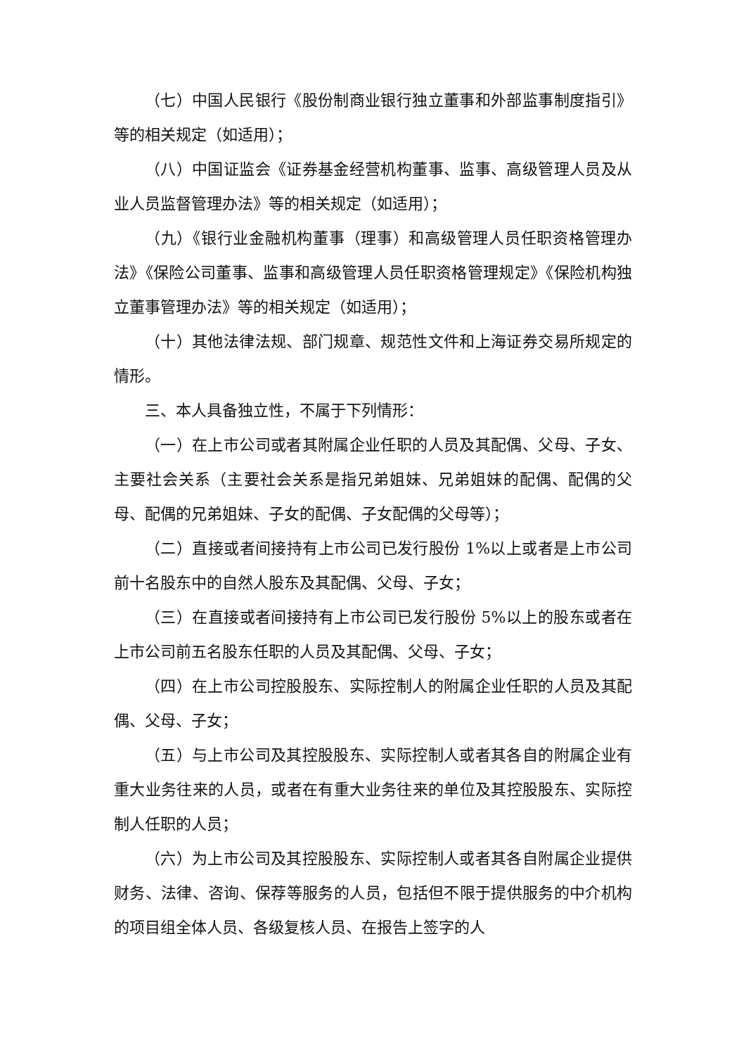（七）中国人民银行《股份制商业银行独立董事和外部监事制度指引》等的相关规定（如适用）；
（八）中国证监会《证券基金经营机构董事、监事、高级管理人员及从业人员监督管理办法》等的相关规定（如适用）；
（九）《银行业金融机构董事（理事）和高级管理人员任职资格管理办法》《保险公司董事、监事和高级管理人员任职资格管理规定》《保险机构独立董事管理办法》等的相关规定（如适用）；
（十）其他法律法规、部门规章、规范性文件和上海证券交易所规定的情形。
三、本人具备独立性，不属于下列情形：
（一）在上市公司或者其附属企业任职的人员及其配偶、父母、子女、主要社会关系（主要社会关系是指兄弟姐妹、兄弟姐妹的配偶、配偶的父母、配偶的兄弟姐妹、子女的配偶、子女配偶的父母等）；
（二）直接或者间接持有上市公司已发行股份 1%以上或者是上市公司前十名股东中的自然人股东及其配偶、父母、子女；
（三）在直接或者间接持有上市公司已发行股份 5%以上的股东或者在上市公司前五名股东任职的人员及其配偶、父母、子女；
（四）在上市公司控股股东、实际控制人的附属企业任职的人员及其配偶、父母、子女；
（五）与上市公司及其控股股东、实际控制人或者其各自的附属企业有重大业务往来的人员，或者在有重大业务往来的单位及其控股股东、实际控制人任职的人员；
（六）为上市公司及其控股股东、实际控制人或者其各自附属企业提供财务、法律、咨询、保荐等服务的人员，包括但不限于提供服务的中介机构的项目组全体人员、各级复核人员、在报告上签字的人